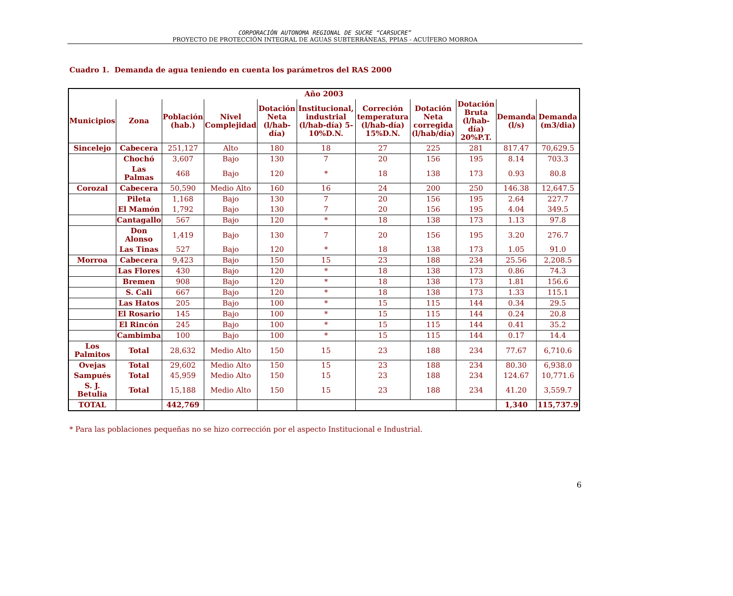CORPORACIÓN AUTONOMA REGIONAL DE SUCRE “CARSUCRE”
PROYECTO DE PROTECCIÓN INTEGRAL DE AGUAS SUBTERRÁNEAS, PPIAS - ACUÍFERO MORROA
Cuadro 1. Demanda de agua teniendo en cuenta los parámetros del RAS 2000
| Año 2003 | | | | | | | | | | |
| --- | --- | --- | --- | --- | --- | --- | --- | --- | --- | --- |
| Municipios | Zona | Población (hab.) | Nivel Complejidad | Dotación Neta (l/hab-día) | Institucional, industrial (l/hab-día) 5-10%D.N. | Correción temperatura (l/hab-día) 15%D.N. | Dotación Neta corregida (l/hab/día) | Dotación Bruta (l/hab-día) 20%P.T. | Demanda (l/s) | Demanda (m3/dia) |
| Sincelejo | Cabecera | 251,127 | Alto | 180 | 18 | 27 | 225 | 281 | 817.47 | 70,629.5 |
| | Chochó | 3,607 | Bajo | 130 | 7 | 20 | 156 | 195 | 8.14 | 703.3 |
| | Las Palmas | 468 | Bajo | 120 | * | 18 | 138 | 173 | 0.93 | 80.8 |
| Corozal | Cabecera | 50,590 | Medio Alto | 160 | 16 | 24 | 200 | 250 | 146.38 | 12,647.5 |
| | Pileta | 1,168 | Bajo | 130 | 7 | 20 | 156 | 195 | 2.64 | 227.7 |
| | El Mamón | 1,792 | Bajo | 130 | 7 | 20 | 156 | 195 | 4.04 | 349.5 |
| | Cantagallo | 567 | Bajo | 120 | * | 18 | 138 | 173 | 1.13 | 97.8 |
| | Don Alonso | 1,419 | Bajo | 130 | 7 | 20 | 156 | 195 | 3.20 | 276.7 |
| | Las Tinas | 527 | Bajo | 120 | * | 18 | 138 | 173 | 1.05 | 91.0 |
| Morroa | Cabecera | 9,423 | Bajo | 150 | 15 | 23 | 188 | 234 | 25.56 | 2,208.5 |
| | Las Flores | 430 | Bajo | 120 | * | 18 | 138 | 173 | 0.86 | 74.3 |
| | Bremen | 908 | Bajo | 120 | * | 18 | 138 | 173 | 1.81 | 156.6 |
| | S. Cali | 667 | Bajo | 120 | * | 18 | 138 | 173 | 1.33 | 115.1 |
| | Las Hatos | 205 | Bajo | 100 | * | 15 | 115 | 144 | 0.34 | 29.5 |
| | El Rosario | 145 | Bajo | 100 | * | 15 | 115 | 144 | 0.24 | 20.8 |
| | El Rincón | 245 | Bajo | 100 | * | 15 | 115 | 144 | 0.41 | 35.2 |
| | Cambimba | 100 | Bajo | 100 | * | 15 | 115 | 144 | 0.17 | 14.4 |
| Los Palmitos | Total | 28,632 | Medio Alto | 150 | 15 | 23 | 188 | 234 | 77.67 | 6,710.6 |
| Ovejas | Total | 29,602 | Medio Alto | 150 | 15 | 23 | 188 | 234 | 80.30 | 6,938.0 |
| Sampués | Total | 45,959 | Medio Alto | 150 | 15 | 23 | 188 | 234 | 124.67 | 10,771.6 |
| S. J. Betulia | Total | 15,188 | Medio Alto | 150 | 15 | 23 | 188 | 234 | 41.20 | 3,559.7 |
| TOTAL | | 442,769 | | | | | | | 1,340 | 115,737.9 |
* Para las poblaciones pequeñas no se hizo corrección por el aspecto Institucional e Industrial.
6